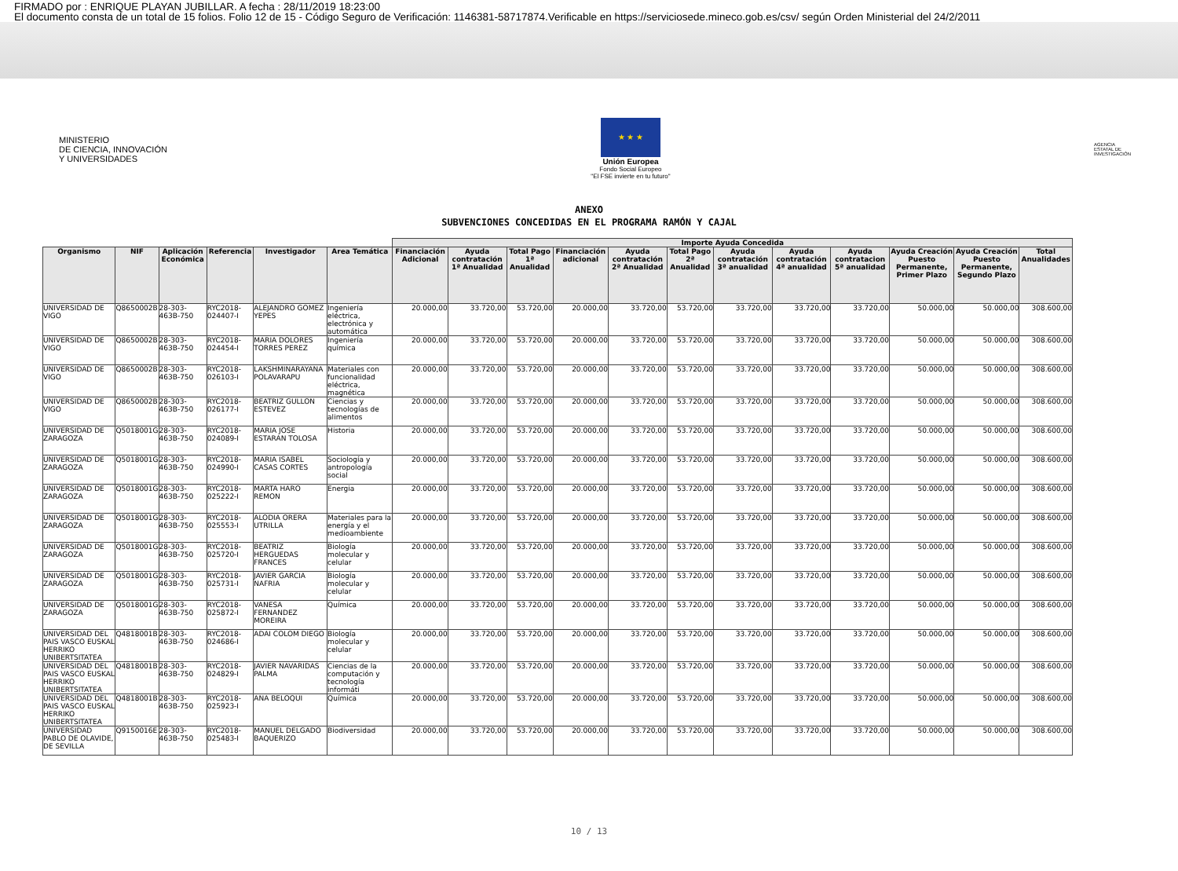FIRMADO por : ENRIQUE PLAYAN JUBILLAR. A fecha : 28/11/2019 18:23:00
El documento consta de un total de 15 folios. Folio 12 de 15 - Código Seguro de Verificación: 1146381-58717874.Verificable en https://serviciosede.mineco.gob.es/csv/ según Orden Ministerial del 24/2/2011
MINISTERIO
DE CIENCIA, INNOVACIÓN
Y UNIVERSIDADES
★ ★ ★
Unión Europea
Fondo Social Europeo
"El FSE invierte en tu futuro"
AGENCIA
ESTATAL DE
INVESTIGACIÓN
ANEXO
SUBVENCIONES CONCEDIDAS EN EL PROGRAMA RAMÓN Y CAJAL
| | | | | | | Importe Ayuda Concedida | | | | | | | | | | | |
| --- | --- | --- | --- | --- | --- | --- | --- | --- | --- | --- | --- | --- | --- | --- | --- | --- | --- |
| Organismo | NIF | Aplicación Económica | Referencia | Investigador | Area Temática | Financiación Adicional | Ayuda contratación 1ª Anualidad | Total Pago 1ª Anualidad | Financiación adicional | Ayuda contratación 2ª Anualidad | Total Pago 2ª Anualidad | Ayuda contratación 3ª anualidad | Ayuda contratación 4ª anualidad | Ayuda contratacion 5ª anualidad | Ayuda Creación Puesto Permanente, Primer Plazo | Ayuda Creación Puesto Permanente, Segundo Plazo | Total Anualidades |
| UNIVERSIDAD DE VIGO | Q8650002B | 28-303-463B-750 | RYC2018-024407-I | ALEJANDRO GOMEZ YEPES | Ingeniería eléctrica, electrónica y automática | 20.000,00 | 33.720,00 | 53.720,00 | 20.000,00 | 33.720,00 | 53.720,00 | 33.720,00 | 33.720,00 | 33.720,00 | 50.000,00 | 50.000,00 | 308.600,00 |
| UNIVERSIDAD DE VIGO | Q8650002B | 28-303-463B-750 | RYC2018-024454-I | MARIA DOLORES TORRES PEREZ | Ingeniería química | 20.000,00 | 33.720,00 | 53.720,00 | 20.000,00 | 33.720,00 | 53.720,00 | 33.720,00 | 33.720,00 | 33.720,00 | 50.000,00 | 50.000,00 | 308.600,00 |
| UNIVERSIDAD DE VIGO | Q8650002B | 28-303-463B-750 | RYC2018-026103-I | LAKSHMINARAYANA POLAVARAPU | Materiales con funcionalidad eléctrica, magnética | 20.000,00 | 33.720,00 | 53.720,00 | 20.000,00 | 33.720,00 | 53.720,00 | 33.720,00 | 33.720,00 | 33.720,00 | 50.000,00 | 50.000,00 | 308.600,00 |
| UNIVERSIDAD DE VIGO | Q8650002B | 28-303-463B-750 | RYC2018-026177-I | BEATRIZ GULLON ESTEVEZ | Ciencias y tecnologías de alimentos | 20.000,00 | 33.720,00 | 53.720,00 | 20.000,00 | 33.720,00 | 53.720,00 | 33.720,00 | 33.720,00 | 33.720,00 | 50.000,00 | 50.000,00 | 308.600,00 |
| UNIVERSIDAD DE ZARAGOZA | Q5018001G | 28-303-463B-750 | RYC2018-024089-I | MARIA JOSE ESTARAN TOLOSA | Historia | 20.000,00 | 33.720,00 | 53.720,00 | 20.000,00 | 33.720,00 | 53.720,00 | 33.720,00 | 33.720,00 | 33.720,00 | 50.000,00 | 50.000,00 | 308.600,00 |
| UNIVERSIDAD DE ZARAGOZA | Q5018001G | 28-303-463B-750 | RYC2018-024990-I | MARIA ISABEL CASAS CORTES | Sociología y antropología social | 20.000,00 | 33.720,00 | 53.720,00 | 20.000,00 | 33.720,00 | 53.720,00 | 33.720,00 | 33.720,00 | 33.720,00 | 50.000,00 | 50.000,00 | 308.600,00 |
| UNIVERSIDAD DE ZARAGOZA | Q5018001G | 28-303-463B-750 | RYC2018-025222-I | MARTA HARO REMON | Energia | 20.000,00 | 33.720,00 | 53.720,00 | 20.000,00 | 33.720,00 | 53.720,00 | 33.720,00 | 33.720,00 | 33.720,00 | 50.000,00 | 50.000,00 | 308.600,00 |
| UNIVERSIDAD DE ZARAGOZA | Q5018001G | 28-303-463B-750 | RYC2018-025553-I | ALODIA ORERA UTRILLA | Materiales para la energía y el medioambiente | 20.000,00 | 33.720,00 | 53.720,00 | 20.000,00 | 33.720,00 | 53.720,00 | 33.720,00 | 33.720,00 | 33.720,00 | 50.000,00 | 50.000,00 | 308.600,00 |
| UNIVERSIDAD DE ZARAGOZA | Q5018001G | 28-303-463B-750 | RYC2018-025720-I | BEATRIZ HERGUEDAS FRANCES | Biología molecular y celular | 20.000,00 | 33.720,00 | 53.720,00 | 20.000,00 | 33.720,00 | 53.720,00 | 33.720,00 | 33.720,00 | 33.720,00 | 50.000,00 | 50.000,00 | 308.600,00 |
| UNIVERSIDAD DE ZARAGOZA | Q5018001G | 28-303-463B-750 | RYC2018-025731-I | JAVIER GARCIA NAFRIA | Biología molecular y celular | 20.000,00 | 33.720,00 | 53.720,00 | 20.000,00 | 33.720,00 | 53.720,00 | 33.720,00 | 33.720,00 | 33.720,00 | 50.000,00 | 50.000,00 | 308.600,00 |
| UNIVERSIDAD DE ZARAGOZA | Q5018001G | 28-303-463B-750 | RYC2018-025872-I | VANESA FERNANDEZ MOREIRA | Química | 20.000,00 | 33.720,00 | 53.720,00 | 20.000,00 | 33.720,00 | 53.720,00 | 33.720,00 | 33.720,00 | 33.720,00 | 50.000,00 | 50.000,00 | 308.600,00 |
| UNIVERSIDAD DEL PAIS VASCO EUSKAL HERRIKO UNIBERTSITATEA | Q4818001B | 28-303-463B-750 | RYC2018-024686-I | ADAI COLOM DIEGO | Biología molecular y celular | 20.000,00 | 33.720,00 | 53.720,00 | 20.000,00 | 33.720,00 | 53.720,00 | 33.720,00 | 33.720,00 | 33.720,00 | 50.000,00 | 50.000,00 | 308.600,00 |
| UNIVERSIDAD DEL PAIS VASCO EUSKAL HERRIKO UNIBERTSITATEA | Q4818001B | 28-303-463B-750 | RYC2018-024829-I | JAVIER NAVARIDAS PALMA | Ciencias de la computación y tecnología informáti | 20.000,00 | 33.720,00 | 53.720,00 | 20.000,00 | 33.720,00 | 53.720,00 | 33.720,00 | 33.720,00 | 33.720,00 | 50.000,00 | 50.000,00 | 308.600,00 |
| UNIVERSIDAD DEL PAIS VASCO EUSKAL HERRIKO UNIBERTSITATEA | Q4818001B | 28-303-463B-750 | RYC2018-025923-I | ANA BELOQUI | Química | 20.000,00 | 33.720,00 | 53.720,00 | 20.000,00 | 33.720,00 | 53.720,00 | 33.720,00 | 33.720,00 | 33.720,00 | 50.000,00 | 50.000,00 | 308.600,00 |
| UNIVERSIDAD PABLO DE OLAVIDE, DE SEVILLA | Q9150016E | 28-303-463B-750 | RYC2018-025483-I | MANUEL DELGADO BAQUERIZO | Biodiversidad | 20.000,00 | 33.720,00 | 53.720,00 | 20.000,00 | 33.720,00 | 53.720,00 | 33.720,00 | 33.720,00 | 33.720,00 | 50.000,00 | 50.000,00 | 308.600,00 |
10 / 13